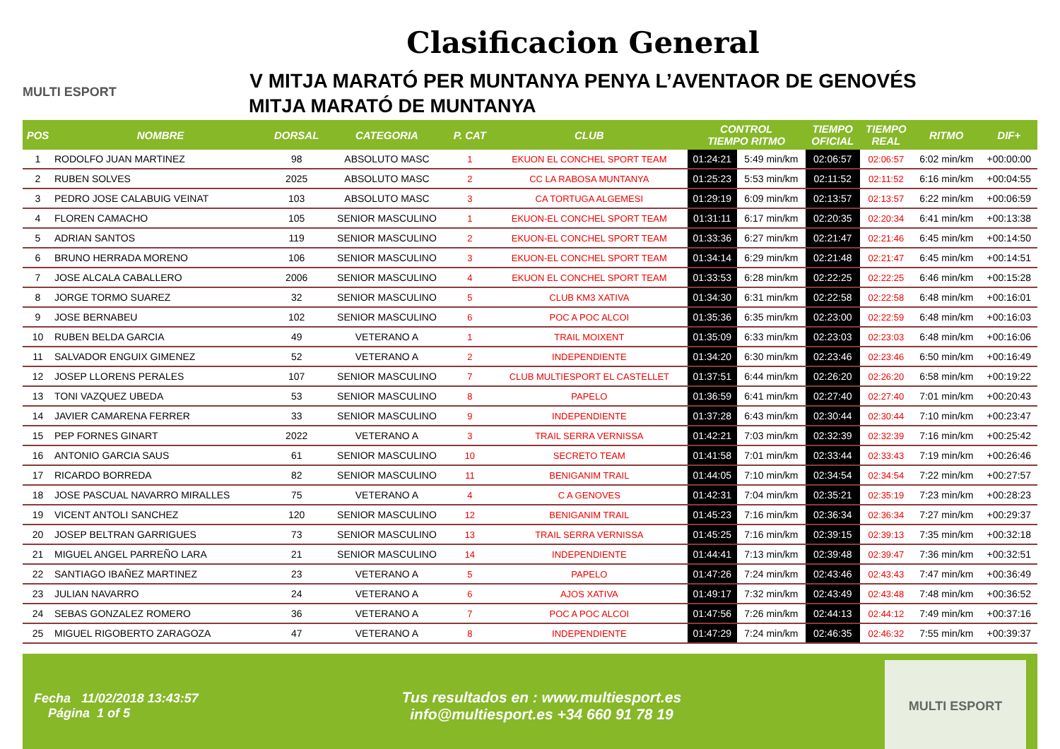MULTI ESPORT
Clasificacion General
V MITJA MARATÓ PER MUNTANYA PENYA L’AVENTAOR DE GENOVÉS
MITJA MARATÓ DE MUNTANYA
| POS | NOMBRE | DORSAL | CATEGORIA | P. CAT | CLUB | CONTROL TIEMPO RITMO | | TIEMPO OFICIAL | TIEMPO REAL | RITMO | DIF+ |
| --- | --- | --- | --- | --- | --- | --- | --- | --- | --- | --- | --- |
| 1 | RODOLFO JUAN MARTINEZ | 98 | ABSOLUTO MASC | 1 | EKUON EL CONCHEL SPORT TEAM | 01:24:21 | 5:49 min/km | 02:06:57 | 02:06:57 | 6:02 min/km | +00:00:00 |
| 2 | RUBEN SOLVES | 2025 | ABSOLUTO MASC | 2 | CC LA RABOSA MUNTANYA | 01:25:23 | 5:53 min/km | 02:11:52 | 02:11:52 | 6:16 min/km | +00:04:55 |
| 3 | PEDRO JOSE CALABUIG VEINAT | 103 | ABSOLUTO MASC | 3 | CA TORTUGA ALGEMESI | 01:29:19 | 6:09 min/km | 02:13:57 | 02:13:57 | 6:22 min/km | +00:06:59 |
| 4 | FLOREN CAMACHO | 105 | SENIOR MASCULINO | 1 | EKUON-EL CONCHEL SPORT TEAM | 01:31:11 | 6:17 min/km | 02:20:35 | 02:20:34 | 6:41 min/km | +00:13:38 |
| 5 | ADRIAN SANTOS | 119 | SENIOR MASCULINO | 2 | EKUON-EL CONCHEL SPORT TEAM | 01:33:36 | 6:27 min/km | 02:21:47 | 02:21:46 | 6:45 min/km | +00:14:50 |
| 6 | BRUNO HERRADA MORENO | 106 | SENIOR MASCULINO | 3 | EKUON-EL CONCHEL SPORT TEAM | 01:34:14 | 6:29 min/km | 02:21:48 | 02:21:47 | 6:45 min/km | +00:14:51 |
| 7 | JOSE ALCALA CABALLERO | 2006 | SENIOR MASCULINO | 4 | EKUON EL CONCHEL SPORT TEAM | 01:33:53 | 6:28 min/km | 02:22:25 | 02:22:25 | 6:46 min/km | +00:15:28 |
| 8 | JORGE TORMO SUAREZ | 32 | SENIOR MASCULINO | 5 | CLUB KM3 XATIVA | 01:34:30 | 6:31 min/km | 02:22:58 | 02:22:58 | 6:48 min/km | +00:16:01 |
| 9 | JOSE BERNABEU | 102 | SENIOR MASCULINO | 6 | POC A POC ALCOI | 01:35:36 | 6:35 min/km | 02:23:00 | 02:22:59 | 6:48 min/km | +00:16:03 |
| 10 | RUBEN BELDA GARCIA | 49 | VETERANO A | 1 | TRAIL MOIXENT | 01:35:09 | 6:33 min/km | 02:23:03 | 02:23:03 | 6:48 min/km | +00:16:06 |
| 11 | SALVADOR ENGUIX GIMENEZ | 52 | VETERANO A | 2 | INDEPENDIENTE | 01:34:20 | 6:30 min/km | 02:23:46 | 02:23:46 | 6:50 min/km | +00:16:49 |
| 12 | JOSEP LLORENS PERALES | 107 | SENIOR MASCULINO | 7 | CLUB MULTIESPORT EL CASTELLET | 01:37:51 | 6:44 min/km | 02:26:20 | 02:26:20 | 6:58 min/km | +00:19:22 |
| 13 | TONI VAZQUEZ UBEDA | 53 | SENIOR MASCULINO | 8 | PAPELO | 01:36:59 | 6:41 min/km | 02:27:40 | 02:27:40 | 7:01 min/km | +00:20:43 |
| 14 | JAVIER CAMARENA FERRER | 33 | SENIOR MASCULINO | 9 | INDEPENDIENTE | 01:37:28 | 6:43 min/km | 02:30:44 | 02:30:44 | 7:10 min/km | +00:23:47 |
| 15 | PEP FORNES GINART | 2022 | VETERANO A | 3 | TRAIL SERRA VERNISSA | 01:42:21 | 7:03 min/km | 02:32:39 | 02:32:39 | 7:16 min/km | +00:25:42 |
| 16 | ANTONIO GARCIA SAUS | 61 | SENIOR MASCULINO | 10 | SECRETO TEAM | 01:41:58 | 7:01 min/km | 02:33:44 | 02:33:43 | 7:19 min/km | +00:26:46 |
| 17 | RICARDO BORREDA | 82 | SENIOR MASCULINO | 11 | BENIGANIM TRAIL | 01:44:05 | 7:10 min/km | 02:34:54 | 02:34:54 | 7:22 min/km | +00:27:57 |
| 18 | JOSE PASCUAL NAVARRO MIRALLES | 75 | VETERANO A | 4 | C A GENOVES | 01:42:31 | 7:04 min/km | 02:35:21 | 02:35:19 | 7:23 min/km | +00:28:23 |
| 19 | VICENT ANTOLI SANCHEZ | 120 | SENIOR MASCULINO | 12 | BENIGANIM TRAIL | 01:45:23 | 7:16 min/km | 02:36:34 | 02:36:34 | 7:27 min/km | +00:29:37 |
| 20 | JOSEP BELTRAN GARRIGUES | 73 | SENIOR MASCULINO | 13 | TRAIL SERRA VERNISSA | 01:45:25 | 7:16 min/km | 02:39:15 | 02:39:13 | 7:35 min/km | +00:32:18 |
| 21 | MIGUEL ANGEL PARREÑO LARA | 21 | SENIOR MASCULINO | 14 | INDEPENDIENTE | 01:44:41 | 7:13 min/km | 02:39:48 | 02:39:47 | 7:36 min/km | +00:32:51 |
| 22 | SANTIAGO IBAÑEZ MARTINEZ | 23 | VETERANO A | 5 | PAPELO | 01:47:26 | 7:24 min/km | 02:43:46 | 02:43:43 | 7:47 min/km | +00:36:49 |
| 23 | JULIAN NAVARRO | 24 | VETERANO A | 6 | AJOS XATIVA | 01:49:17 | 7:32 min/km | 02:43:49 | 02:43:48 | 7:48 min/km | +00:36:52 |
| 24 | SEBAS GONZALEZ ROMERO | 36 | VETERANO A | 7 | POC A POC ALCOI | 01:47:56 | 7:26 min/km | 02:44:13 | 02:44:12 | 7:49 min/km | +00:37:16 |
| 25 | MIGUEL RIGOBERTO ZARAGOZA | 47 | VETERANO A | 8 | INDEPENDIENTE | 01:47:29 | 7:24 min/km | 02:46:35 | 02:46:32 | 7:55 min/km | +00:39:37 |
Fecha 11/02/2018 13:43:57
Página 1 of 5
Tus resultados en : www.multiesport.es
info@multiesport.es +34 660 91 78 19
MULTI ESPORT